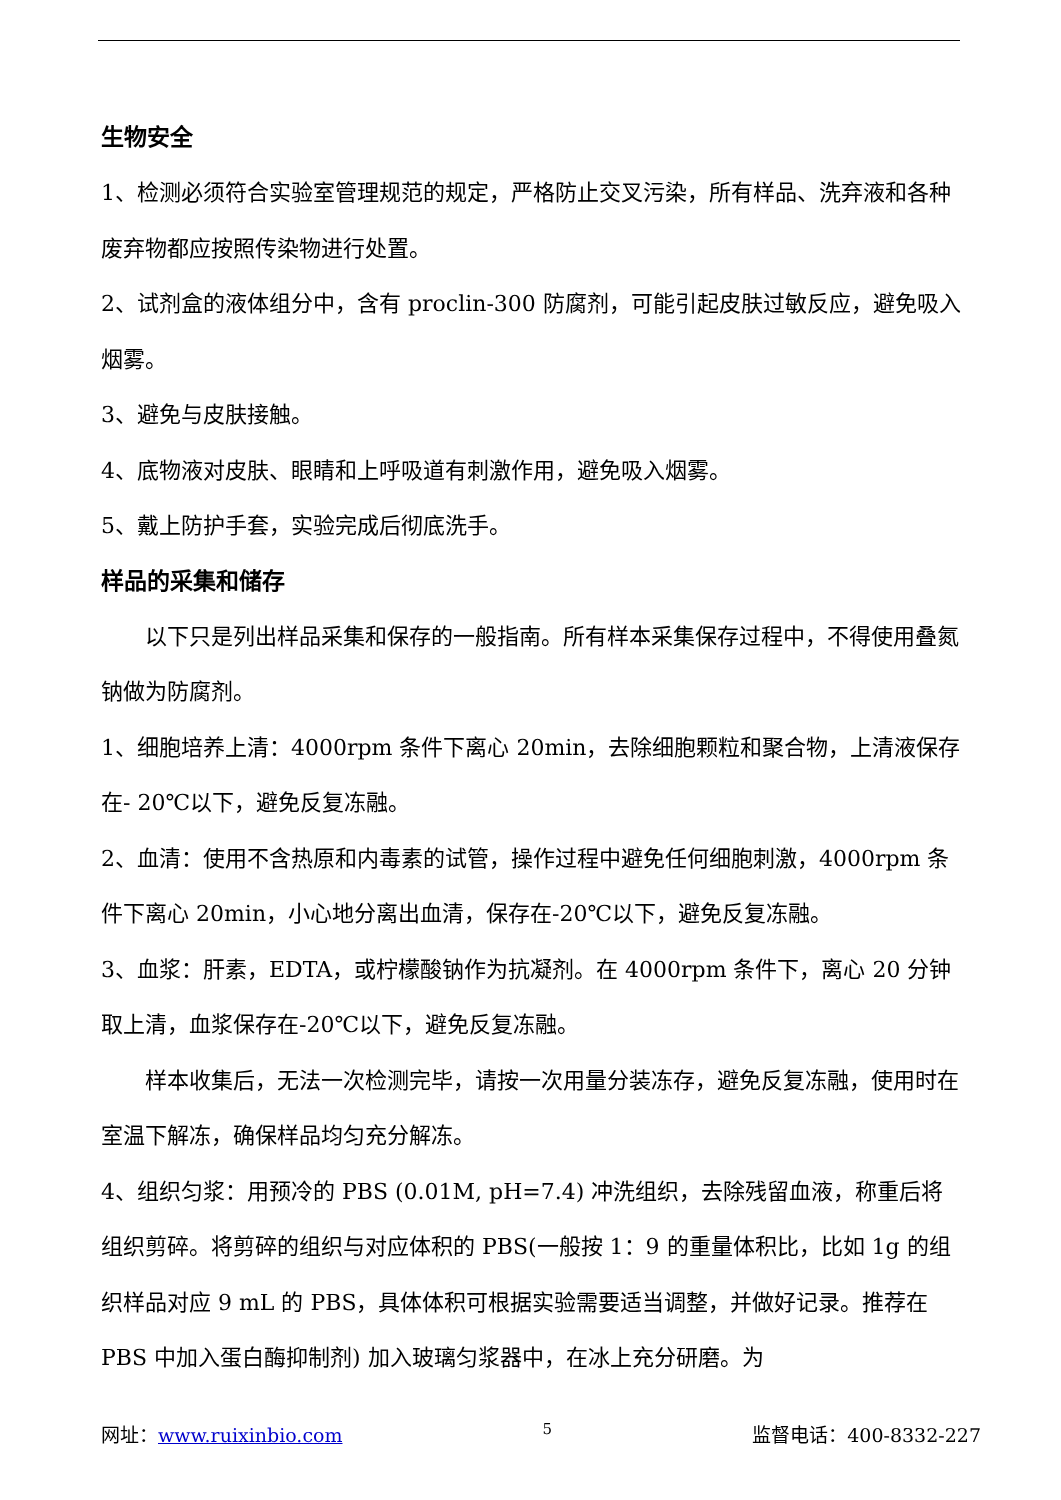生物安全
1、检测必须符合实验室管理规范的规定，严格防止交叉污染，所有样品、洗弃液和各种废弃物都应按照传染物进行处置。
2、试剂盒的液体组分中，含有 proclin-300 防腐剂，可能引起皮肤过敏反应，避免吸入烟雾。
3、避免与皮肤接触。
4、底物液对皮肤、眼睛和上呼吸道有刺激作用，避免吸入烟雾。
5、戴上防护手套，实验完成后彻底洗手。
样品的采集和储存
以下只是列出样品采集和保存的一般指南。所有样本采集保存过程中，不得使用叠氮钠做为防腐剂。
1、细胞培养上清：4000rpm 条件下离心 20min，去除细胞颗粒和聚合物，上清液保存在- 20℃以下，避免反复冻融。
2、血清：使用不含热原和内毒素的试管，操作过程中避免任何细胞刺激，4000rpm 条件下离心 20min，小心地分离出血清，保存在-20℃以下，避免反复冻融。
3、血浆：肝素，EDTA，或柠檬酸钠作为抗凝剂。在 4000rpm 条件下，离心 20 分钟取上清，血浆保存在-20℃以下，避免反复冻融。
样本收集后，无法一次检测完毕，请按一次用量分装冻存，避免反复冻融，使用时在室温下解冻，确保样品均匀充分解冻。
4、组织匀浆：用预冷的 PBS (0.01M, pH=7.4) 冲洗组织，去除残留血液，称重后将组织剪碎。将剪碎的组织与对应体积的 PBS(一般按 1：9 的重量体积比，比如 1g 的组织样品对应 9 mL 的 PBS，具体体积可根据实验需要适当调整，并做好记录。推荐在 PBS 中加入蛋白酶抑制剂) 加入玻璃匀浆器中，在冰上充分研磨。为
网址：www.ruixinbio.com 5 监督电话：400-8332-227